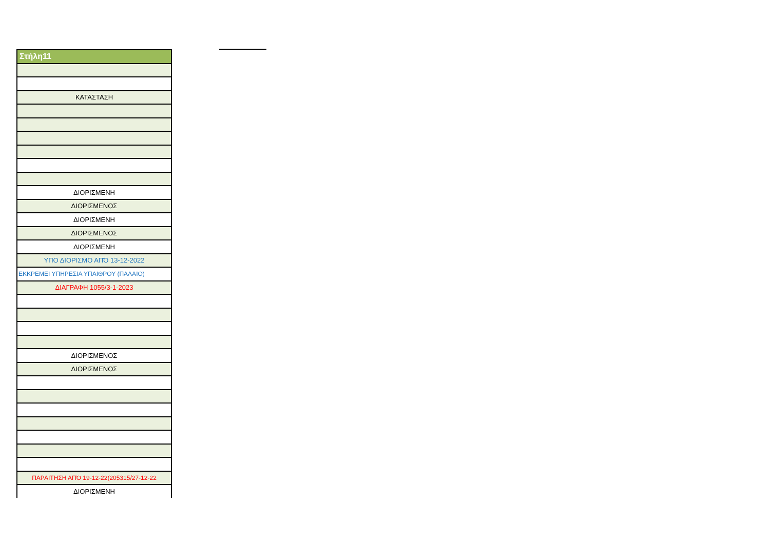| Στήλη11 |
| --- |
| ΚΑΤΑΣΤΑΣΗ |
| ΔΙΟΡΙΣΜΕΝΗ |
| ΔΙΟΡΙΣΜΕΝΟΣ |
| ΔΙΟΡΙΣΜΕΝΗ |
| ΔΙΟΡΙΣΜΕΝΟΣ |
| ΔΙΟΡΙΣΜΕΝΗ |
| ΥΠΟ ΔΙΟΡΙΣΜΟ ΑΠΌ 13-12-2022 |
| ΕΚΚΡΕΜΕΙ ΥΠΗΡΕΣΙΑ ΥΠΑΙΘΡΟΥ (ΠΑΛΑΙΟ) |
| ΔΙΑΓΡΑΦΗ 1055/3-1-2023 |
| ΔΙΟΡΙΣΜΕΝΟΣ |
| ΔΙΟΡΙΣΜΕΝΟΣ |
| ΠΑΡΑΙΤΗΣΗ ΑΠΌ 19-12-22(205315/27-12-22 |
| ΔΙΟΡΙΣΜΕΝΗ |